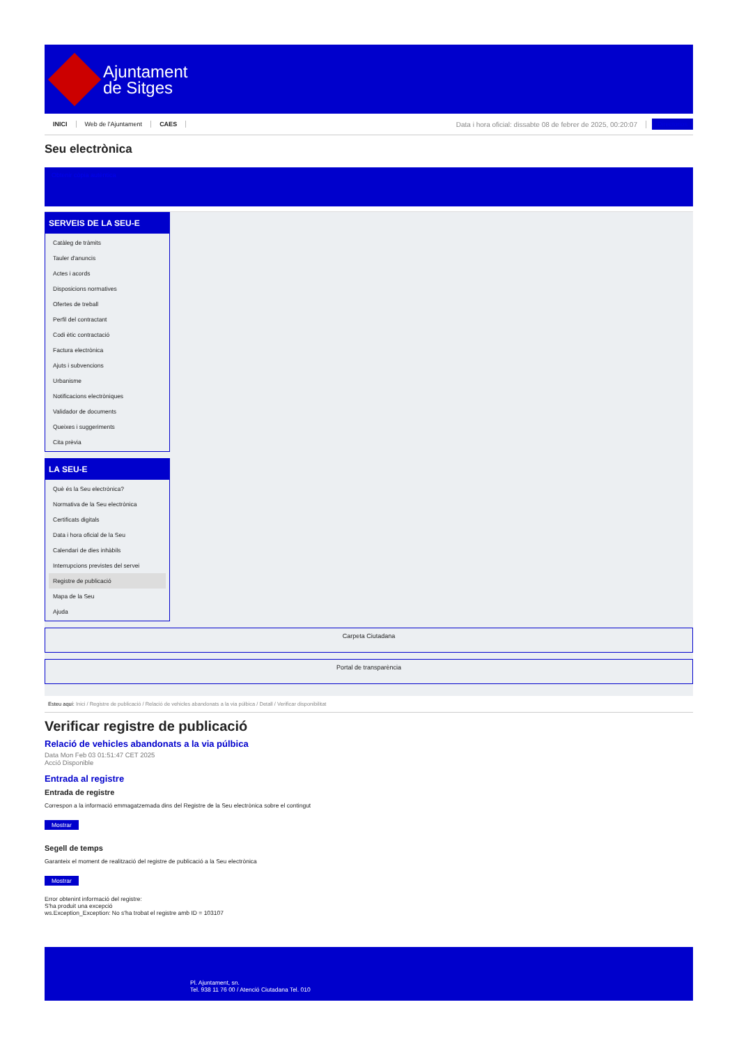Ajuntament
de Sitges
INICI Web de l'Ajuntament CAES Data i hora oficial: dissabte 08 de febrer de 2025, 00:20:07 Directorios
Seu electrònica
Obtenir còpia autèntica
SERVEIS DE LA SEU-E
Catàleg de tràmits
Tauler d'anuncis
Actes i acords
Disposicions normatives
Ofertes de treball
Perfil del contractant
Codi ètic contractació
Factura electrònica
Ajuts i subvencions
Urbanisme
Notificacions electròniques
Validador de documents
Queixes i suggeriments
Cita prèvia
LA SEU-E
Què és la Seu electrònica?
Normativa de la Seu electrònica
Certificats digitals
Data i hora oficial de la Seu
Calendari de dies inhàbils
Interrupcions previstes del servei
Registre de publicació
Mapa de la Seu
Ajuda
Carpeta Ciutadana
Portal de transparència
Esteu aquí: Inici / Registre de publicació / Relació de vehicles abandonats a la via púlbica / Detall / Verificar disponibilitat
Verificar registre de publicació
Relació de vehicles abandonats a la via púlbica
Data Mon Feb 03 01:51:47 CET 2025
Acció Disponible
Entrada al registre
Entrada de registre
Correspon a la informació emmagatzemada dins del Registre de la Seu electrònica sobre el contingut
Mostrar
Segell de temps
Garanteix el moment de realització del registre de publicació a la Seu electrònica
Mostrar
Error obtenint informació del registre:
S'ha produit una excepció
ws.Exception_Exception: No s'ha trobat el registre amb ID = 103107
Pl. Ajuntament, sn.
Tel. 938 11 76 00 / Atenció Ciutadana Tel. 010